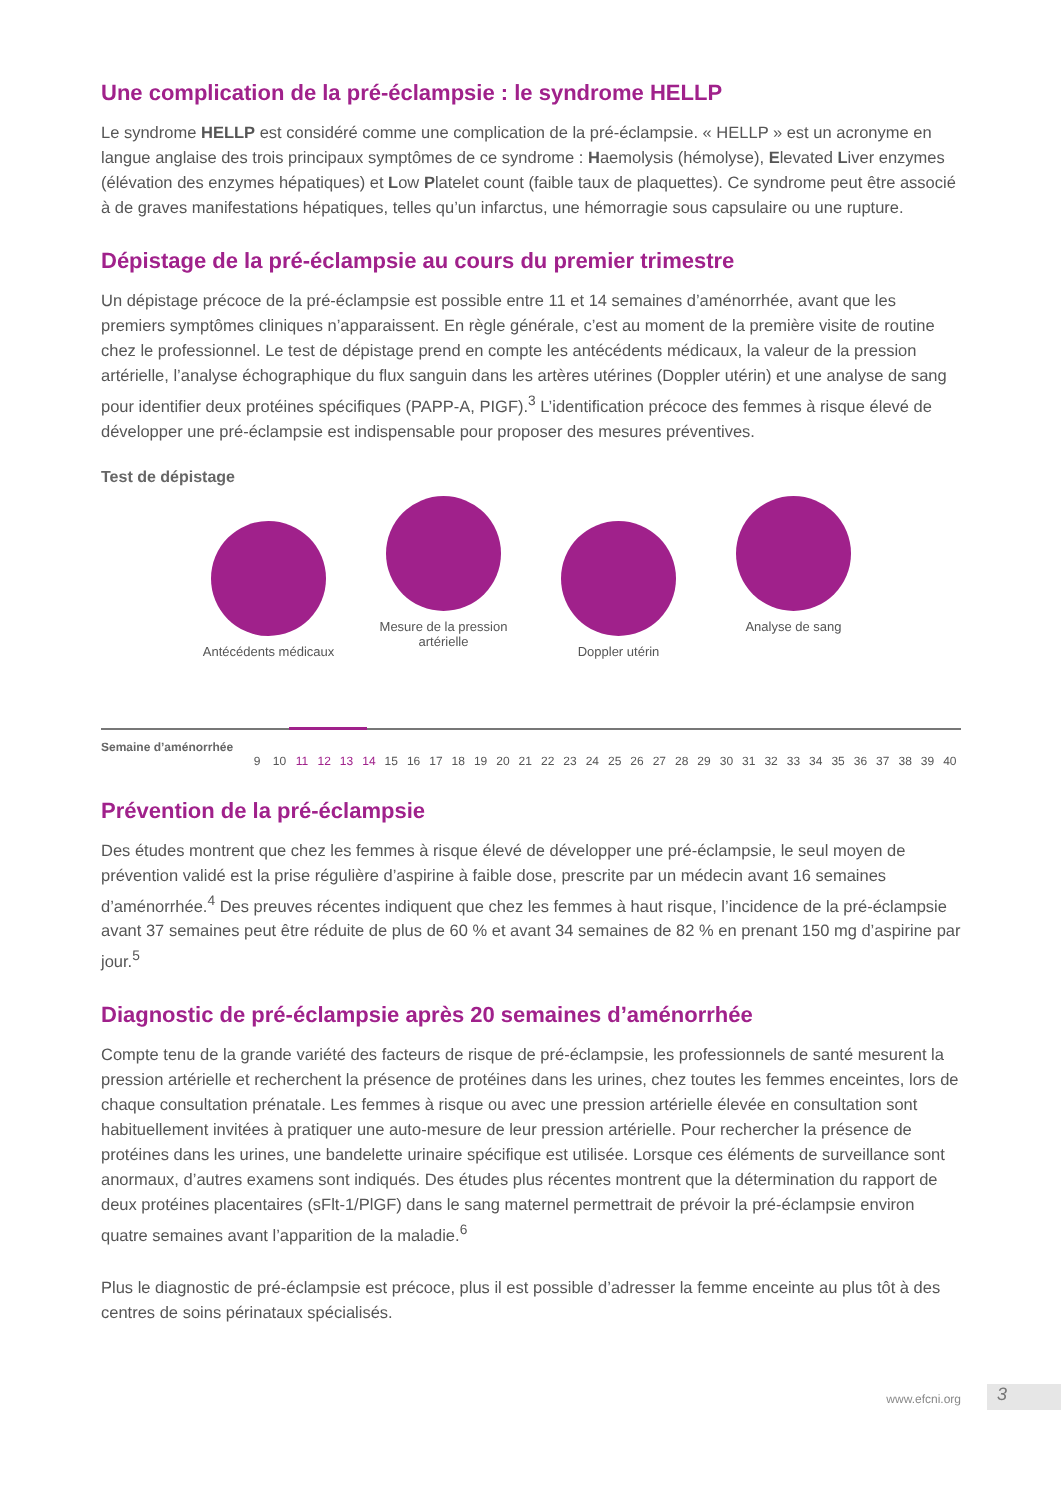Une complication de la pré-éclampsie : le syndrome HELLP
Le syndrome HELLP est considéré comme une complication de la pré-éclampsie. « HELLP » est un acronyme en langue anglaise des trois principaux symptômes de ce syndrome : Haemolysis (hémolyse), Elevated Liver enzymes (élévation des enzymes hépatiques) et Low Platelet count (faible taux de plaquettes). Ce syndrome peut être associé à de graves manifestations hépatiques, telles qu’un infarctus, une hémorragie sous capsulaire ou une rupture.
Dépistage de la pré-éclampsie au cours du premier trimestre
Un dépistage précoce de la pré-éclampsie est possible entre 11 et 14 semaines d’aménorrhée, avant que les premiers symptômes cliniques n’apparaissent. En règle générale, c’est au moment de la première visite de routine chez le professionnel. Le test de dépistage prend en compte les antécédents médicaux, la valeur de la pression artérielle, l’analyse échographique du flux sanguin dans les artères utérines (Doppler utérin) et une analyse de sang pour identifier deux protéines spécifiques (PAPP-A, PIGF).<sup>3</sup> L’identification précoce des femmes à risque élevé de développer une pré-éclampsie est indispensable pour proposer des mesures préventives.
Test de dépistage
Antécédents médicaux
Mesure de la pression artérielle
Doppler utérin
Analyse de sang
Semaine d’aménorrhée 9 10 11 12 13 14 15 16 17 18 19 20 21 22 23 24 25 26 27 28 29 30 31 32 33 34 35 36 37 38 39 40
Prévention de la pré-éclampsie
Des études montrent que chez les femmes à risque élevé de développer une pré-éclampsie, le seul moyen de prévention validé est la prise régulière d’aspirine à faible dose, prescrite par un médecin avant 16 semaines d’aménorrhée.<sup>4</sup> Des preuves récentes indiquent que chez les femmes à haut risque, l’incidence de la pré-éclampsie avant 37 semaines peut être réduite de plus de 60 % et avant 34 semaines de 82 % en prenant 150 mg d’aspirine par jour.<sup>5</sup>
Diagnostic de pré-éclampsie après 20 semaines d’aménorrhée
Compte tenu de la grande variété des facteurs de risque de pré-éclampsie, les professionnels de santé mesurent la pression artérielle et recherchent la présence de protéines dans les urines, chez toutes les femmes enceintes, lors de chaque consultation prénatale. Les femmes à risque ou avec une pression artérielle élevée en consultation sont habituellement invitées à pratiquer une auto-mesure de leur pression artérielle. Pour rechercher la présence de protéines dans les urines, une bandelette urinaire spécifique est utilisée. Lorsque ces éléments de surveillance sont anormaux, d’autres examens sont indiqués. Des études plus récentes montrent que la détermination du rapport de deux protéines placentaires (sFlt-1/PlGF) dans le sang maternel permettrait de prévoir la pré-éclampsie environ quatre semaines avant l’apparition de la maladie.<sup>6</sup>
Plus le diagnostic de pré-éclampsie est précoce, plus il est possible d’adresser la femme enceinte au plus tôt à des centres de soins périnataux spécialisés.
www.efcni.org 3